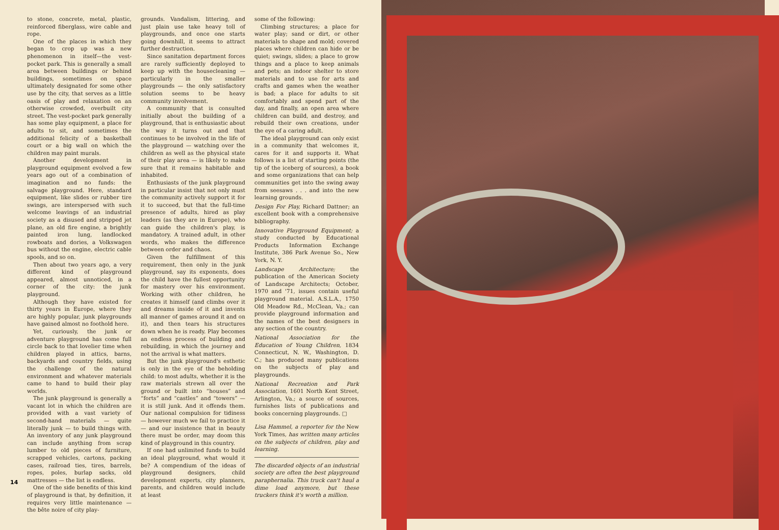to stone, concrete, metal, plastic, reinforced fiberglass, wire cable and rope.
One of the places in which they began to crop up was a new phenomenon in itself—the vest-pocket park. This is generally a small area between buildings or behind buildings, sometimes on space ultimately designated for some other use by the city, that serves as a little oasis of play and relaxation on an otherwise crowded, overbuilt city street. The vest-pocket park generally has some play equipment, a place for adults to sit, and sometimes the additional felicity of a basketball court or a big wall on which the children may paint murals.
Another development in playground equipment evolved a few years ago out of a combination of imagination and no funds: the salvage playground. Here, standard equipment, like slides or rubber tire swings, are interspersed with such welcome leavings of an industrial society as a disused and stripped jet plane, an old fire engine, a brightly painted iron lung, landlocked rowboats and dories, a Volkswagen bus without the engine, electric cable spools, and so on.
Then about two years ago, a very different kind of playground appeared, almost unnoticed, in a corner of the city: the junk playground.
Although they have existed for thirty years in Europe, where they are highly popular, junk playgrounds have gained almost no foothold here.
Yet, curiously, the junk or adventure playground has come full circle back to that lovelier time when children played in attics, barns, backyards and country fields, using the challenge of the natural environment and whatever materials came to hand to build their play worlds.
The junk playground is generally a vacant lot in which the children are provided with a vast variety of second-hand materials — quite literally junk — to build things with. An inventory of any junk playground can include anything from scrap lumber to old pieces of furniture, scrapped vehicles, cartons, packing cases, railroad ties, tires, barrels, ropes, poles, burlap sacks, old mattresses — the list is endless.
One of the side benefits of this kind of playground is that, by definition, it requires very little maintenance — the bête noire of city play-
grounds. Vandalism, littering, and just plain use take heavy toll of playgrounds, and once one starts going downhill, it seems to attract further destruction.
Since sanitation department forces are rarely sufficiently deployed to keep up with the housecleaning — particularly in the smaller playgrounds — the only satisfactory solution seems to be heavy community involvement.
A community that is consulted initially about the building of a playground, that is enthusiastic about the way it turns out and that continues to be involved in the life of the playground — watching over the children as well as the physical state of their play area — is likely to make sure that it remains habitable and inhabited.
Enthusiasts of the junk playground in particular insist that not only must the community actively support it for it to succeed, but that the full-time presence of adults, hired as play leaders (as they are in Europe), who can guide the children's play, is mandatory. A trained adult, in other words, who makes the difference between order and chaos.
Given the fulfillment of this requirement, then only in the junk playground, say its exponents, does the child have the fullest opportunity for mastery over his environment. Working with other children, he creates it himself (and climbs over it and dreams inside of it and invents all manner of games around it and on it), and then tears his structures down when he is ready. Play becomes an endless process of building and rebuilding, in which the journey and not the arrival is what matters.
But the junk playground's esthetic is only in the eye of the beholding child: to most adults, whether it is the raw materials strewn all over the ground or built into “houses” and “forts” and “castles” and “towers” — it is still junk. And it offends them. Our national compulsion for tidiness — however much we fail to practice it — and our insistence that in beauty there must be order, may doom this kind of playground in this country.
If one had unlimited funds to build an ideal playground, what would it be? A compendium of the ideas of playground designers, child development experts, city planners, parents, and children would include at least
some of the following:
Climbing structures; a place for water play; sand or dirt, or other materials to shape and mold; covered places where children can hide or be quiet; swings, slides; a place to grow things and a place to keep animals and pets; an indoor shelter to store materials and to use for arts and crafts and games when the weather is bad; a place for adults to sit comfortably and spend part of the day, and finally, an open area where children can build, and destroy, and rebuild their own creations, under the eye of a caring adult.
The ideal playground can only exist in a community that welcomes it, cares for it and supports it. What follows is a list of starting points (the tip of the iceberg of sources), a book and some organizations that can help communities get into the swing away from seesaws . . . and into the new learning grounds.
Design For Play, Richard Dattner; an excellent book with a comprehensive bibliography.
Innovative Playground Equipment; a study conducted by Educational Products Information Exchange Institute, 386 Park Avenue So., New York, N. Y.
Landscape Architecture; the publication of the American Society of Landscape Architects; October, 1970 and '71, issues contain useful playground material. A.S.L.A., 1750 Old Meadow Rd., McClean, Va.; can provide playground information and the names of the best designers in any section of the country.
National Association for the Education of Young Children, 1834 Connecticut, N. W., Washington, D. C.; has produced many publications on the subjects of play and playgrounds.
National Recreation and Park Association, 1601 North Kent Street, Arlington, Va.; a source of sources, furnishes lists of publications and books concerning playgrounds. □
Lisa Hammel, a reporter for the New York Times, has written many articles on the subjects of children, play and learning.
The discarded objects of an industrial society are often the best playground paraphernalia. This truck can't haul a dime load anymore, but these truckers think it's worth a million.
14